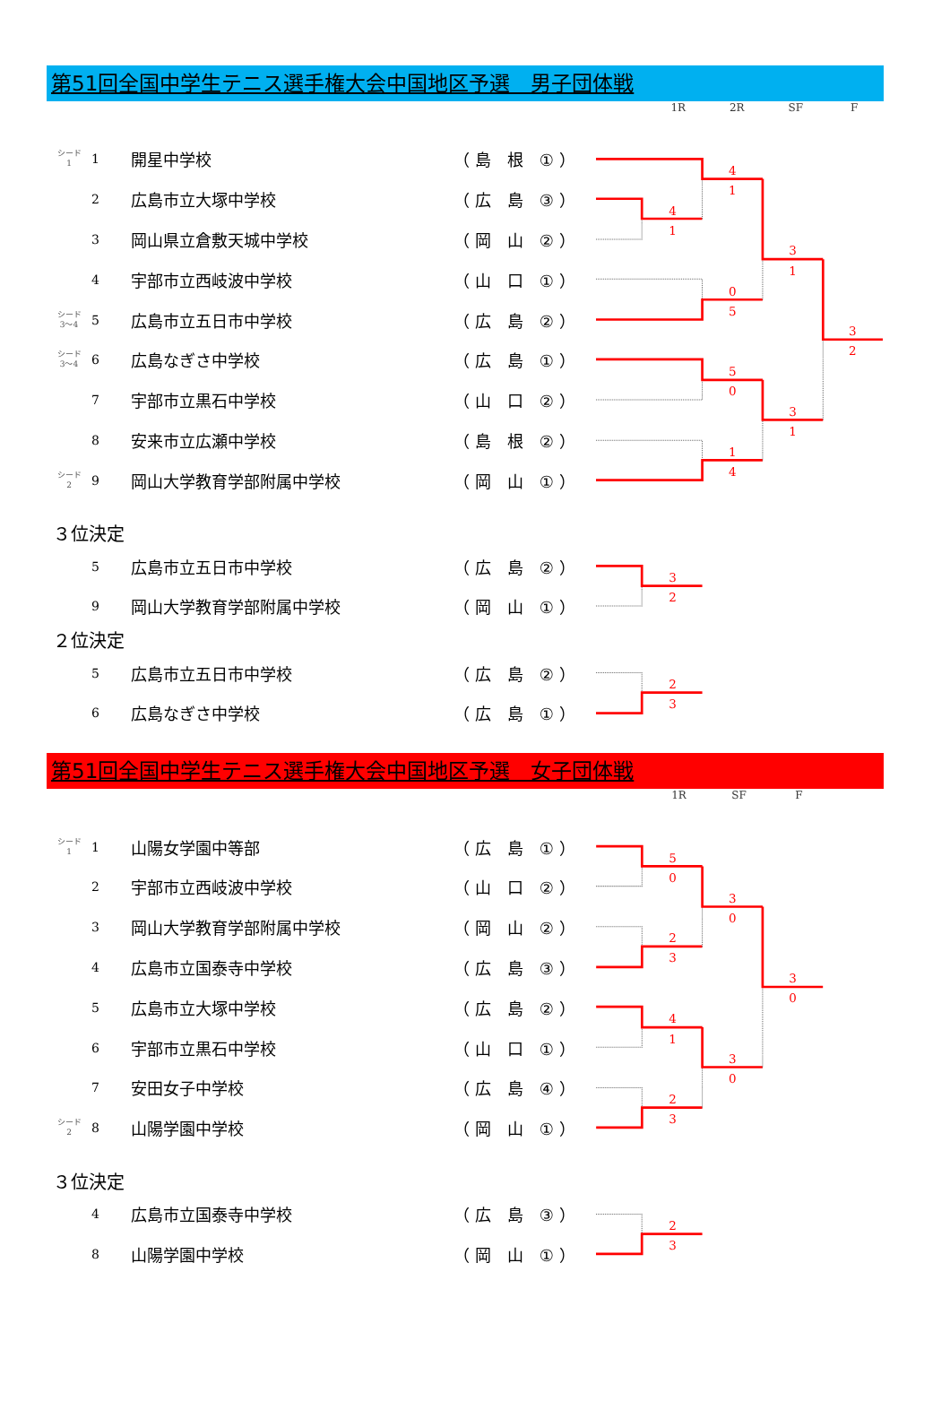第51回全国中学生テニス選手権大会中国地区予選　男子団体戦
1R 2R SF F
| シード 1 | 1 | 開星中学校 | （ 島 根 ① ） |
| | 2 | 広島市立大塚中学校 | （ 広 島 ③ ） |
| | 3 | 岡山県立倉敷天城中学校 | （ 岡 山 ② ） |
| | 4 | 宇部市立西岐波中学校 | （ 山 口 ① ） |
| シード 3～4 | 5 | 広島市立五日市中学校 | （ 広 島 ② ） |
| シード 3～4 | 6 | 広島なぎさ中学校 | （ 広 島 ① ） |
| | 7 | 宇部市立黒石中学校 | （ 山 口 ② ） |
| | 8 | 安来市立広瀬中学校 | （ 島 根 ② ） |
| シード 2 | 9 | 岡山大学教育学部附属中学校 | （ 岡 山 ① ） |
4
1
4
1
0
5
5
0
1
4
3
1
3
1
3
2
３位決定
| | 5 | 広島市立五日市中学校 | （ 広 島 ② ） |
| | 9 | 岡山大学教育学部附属中学校 | （ 岡 山 ① ） |
3
2
２位決定
| | 5 | 広島市立五日市中学校 | （ 広 島 ② ） |
| | 6 | 広島なぎさ中学校 | （ 広 島 ① ） |
2
3
第51回全国中学生テニス選手権大会中国地区予選　女子団体戦
1R SF F
| シード 1 | 1 | 山陽女学園中等部 | （ 広 島 ① ） |
| | 2 | 宇部市立西岐波中学校 | （ 山 口 ② ） |
| | 3 | 岡山大学教育学部附属中学校 | （ 岡 山 ② ） |
| | 4 | 広島市立国泰寺中学校 | （ 広 島 ③ ） |
| | 5 | 広島市立大塚中学校 | （ 広 島 ② ） |
| | 6 | 宇部市立黒石中学校 | （ 山 口 ① ） |
| | 7 | 安田女子中学校 | （ 広 島 ④ ） |
| シード 2 | 8 | 山陽学園中学校 | （ 岡 山 ① ） |
5
0
2
3
4
1
2
3
3
0
3
0
3
0
３位決定
| | 4 | 広島市立国泰寺中学校 | （ 広 島 ③ ） |
| | 8 | 山陽学園中学校 | （ 岡 山 ① ） |
2
3